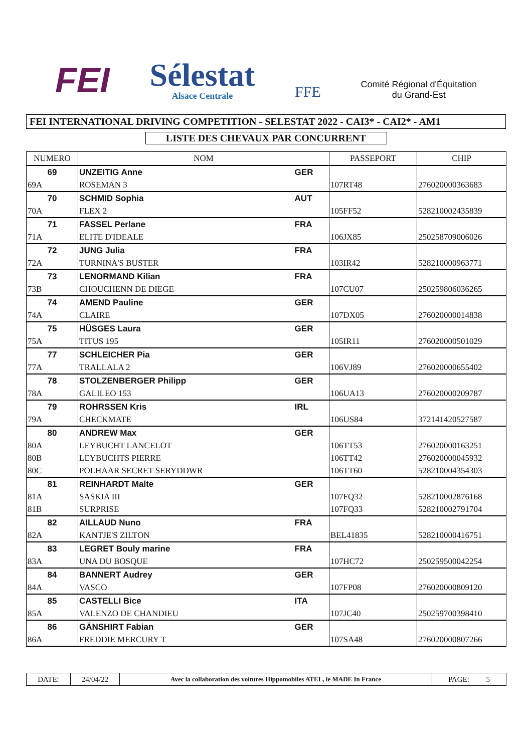FEI
Sélestat
Alsace Centrale
FFE
Comité Régional d'Équitation
du Grand-Est
FEI INTERNATIONAL DRIVING COMPETITION - SELESTAT 2022 - CAI3* - CAI2* - AM1
LISTE DES CHEVAUX PAR CONCURRENT
| NUMERO | NOM | | PASSEPORT | CHIP |
| --- | --- | --- | --- | --- |
| 69 | UNZEITIG Anne | GER | | |
| 69A | ROSEMAN 3 | | 107RT48 | 276020000363683 |
| 70 | SCHMID Sophia | AUT | | |
| 70A | FLEX 2 | | 105FF52 | 528210002435839 |
| 71 | FASSEL Perlane | FRA | | |
| 71A | ELITE D'IDEALE | | 106JX85 | 250258709006026 |
| 72 | JUNG Julia | FRA | | |
| 72A | TURNINA'S BUSTER | | 103IR42 | 528210000963771 |
| 73 | LENORMAND Kilian | FRA | | |
| 73B | CHOUCHENN DE DIEGE | | 107CU07 | 250259806036265 |
| 74 | AMEND Pauline | GER | | |
| 74A | CLAIRE | | 107DX05 | 276020000014838 |
| 75 | HÜSGES Laura | GER | | |
| 75A | TITUS 195 | | 105IR11 | 276020000501029 |
| 77 | SCHLEICHER Pia | GER | | |
| 77A | TRALLALA 2 | | 106VJ89 | 276020000655402 |
| 78 | STOLZENBERGER Philipp | GER | | |
| 78A | GALILEO 153 | | 106UA13 | 276020000209787 |
| 79 | ROHRSSEN Kris | IRL | | |
| 79A | CHECKMATE | | 106US84 | 372141420527587 |
| 80 | ANDREW Max | GER | | |
| 80A | LEYBUCHT LANCELOT | | 106TT53 | 276020000163251 |
| 80B | LEYBUCHTS PIERRE | | 106TT42 | 276020000045932 |
| 80C | POLHAAR SECRET SERYDDWR | | 106TT60 | 528210004354303 |
| 81 | REINHARDT Malte | GER | | |
| 81A | SASKIA III | | 107FQ32 | 528210002876168 |
| 81B | SURPRISE | | 107FQ33 | 528210002791704 |
| 82 | AILLAUD Nuno | FRA | | |
| 82A | KANTJE'S ZILTON | | BEL41835 | 528210000416751 |
| 83 | LEGRET Bouly marine | FRA | | |
| 83A | UNA DU BOSQUE | | 107HC72 | 250259500042254 |
| 84 | BANNERT Audrey | GER | | |
| 84A | VASCO | | 107FP08 | 276020000809120 |
| 85 | CASTELLI Bice | ITA | | |
| 85A | VALENZO DE CHANDIEU | | 107JC40 | 250259700398410 |
| 86 | GÄNSHIRT Fabian | GER | | |
| 86A | FREDDIE MERCURY T | | 107SA48 | 276020000807266 |
| DATE: | 24/04/22 | Avec la collaboration des voitures Hippomobiles ATEL, le MADE In France | PAGE: 5 |